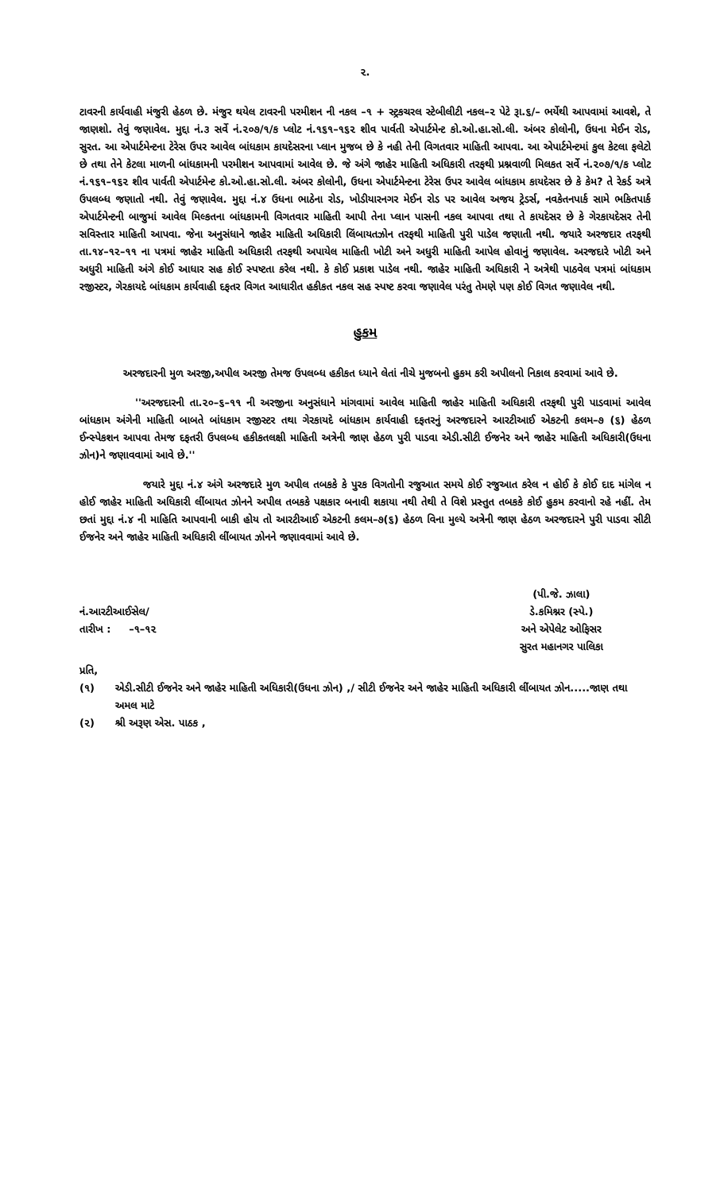૨.
ટાવરની કાર્યવાહી મંજુરી હેઠળ છે. મંજુર થયેલ ટાવરની પરમીશન ની નકલ –૧ + સ્ટ્રકચરલ સ્ટેબીલીટી નકલ–૨ પેટે રૂા.૬/– ભર્યેથી આપવામાં આવશે, તે જાણશો. તેવું જણાવેલ. મુદ્દા નં.૩ સર્વે નં.૨૦૭/૧/ક પ્લોટ નં.૧૬૧–૧૬૨ શીવ પાર્વતી એપાર્ટમેન્ટ કો.ઓ.હા.સો.લી. અંબર કોલોની, ઉધના મેઈન રોડ, સુરત. આ એપાર્ટમેન્ટના ટેરેસ ઉપર આવેલ બાંધકામ કાયદેસરના પ્લાન મુજબ છે કે નહી તેની વિગતવાર માહિતી આપવા. આ એપાર્ટમેન્ટમાં કુલ કેટલા ફલેટો છે તથા તેને કેટલા માળની બાંધકામની પરમીશન આપવામાં આવેલ છે. જે અંગે જાહેર માહિતી અધિકારી તરફથી પ્રશ્નવાળી મિલકત સર્વે નં.૨૦૭/૧/ક પ્લોટ નં.૧૬૧–૧૬૨ શીવ પાર્વતી એપાર્ટમેન્ટ કો.ઓ.હા.સો.લી. અંબર કોલોની, ઉધના એપાર્ટમેન્ટના ટેરેસ ઉપર આવેલ બાંધકામ કાયદેસર છે કે કેમ? તે રેકર્ડ અત્રે ઉપલબ્ધ જણાતો નથી. તેવું જણાવેલ. મુદ્દા નં.૪ ઉધના ભાઠેના રોડ, ખોડીયારનગર મેઈન રોડ પર આવેલ અજય ટ્રેડર્સ, નવકેતનપાર્ક સામે ભકિતપાર્ક એપાર્ટમેન્ટની બાજુમાં આવેલ મિલ્કતના બાંધકામની વિગતવાર માહિતી આપી તેના પ્લાન પાસની નકલ આપવા તથા તે કાયદેસર છે કે ગેરકાયદેસર તેની સવિસ્તાર માહિતી આપવા. જેના અનુસંધાને જાહેર માહિતી અધિકારી લિંબાયતઝોન તરફથી માહિતી પુરી પાડેલ જણાતી નથી. જયારે અરજદાર તરફથી તા.૧૪–૧૨–૧૧ ના પત્રમાં જાહેર માહિતી અધિકારી તરફથી અપાયેલ માહિતી ખોટી અને અધુરી માહિતી આપેલ હોવાનું જણાવેલ. અરજદારે ખોટી અને અધુરી માહિતી અંગે કોઈ આધાર સહ કોઈ સ્પષ્ટતા કરેલ નથી. કે કોઈ પ્રકાશ પાડેલ નથી. જાહેર માહિતી અધિકારી ને અત્રેથી પાઠવેલ પત્રમાં બાંધકામ રજીસ્ટર, ગેરકાયદે બાંધકામ કાર્યવાહી દફતર વિગત આધારીત હકીકત નકલ સહ સ્પષ્ટ કરવા જણાવેલ પરંતુ તેમણે પણ કોઈ વિગત જણાવેલ નથી.
હુકમ
અરજદારની મુળ અરજી,અપીલ અરજી તેમજ ઉપલબ્ધ હકીકત ધ્યાને લેતાં નીચે મુજબનો હુકમ કરી અપીલનો નિકાલ કરવામાં આવે છે.
''અરજદારની તા.૨૦–૬–૧૧ ની અરજીના અનુસંધાને માંગવામાં આવેલ માહિતી જાહેર માહિતી અધિકારી તરફથી પુરી પાડવામાં આવેલ બાંધકામ અંગેની માહિતી બાબતે બાંધકામ રજીસ્ટર તથા ગેરકાયદે બાંધકામ કાર્યવાહી દફતરનું અરજદારને આરટીઆઈ એકટની કલમ–૭ (૬) હેઠળ ઈન્સ્પેકશન આપવા તેમજ દફતરી ઉપલબ્ધ હકીકતલક્ષી માહિતી અત્રેની જાણ હેઠળ પુરી પાડવા એડી.સીટી ઈજનેર અને જાહેર માહિતી અધિકારી(ઉધના ઝોન)ને જણાવવામાં આવે છે.''
જયારે મુદ્દા નં.૪ અંગે અરજદારે મુળ અપીલ તબકકે કે પુરક વિગતોની રજુઆત સમયે કોઈ રજુઆત કરેલ ન હોઈ કે કોઈ દાદ માંગેલ ન હોઈ જાહેર માહિતી અધિકારી લીંબાયત ઝોનને અપીલ તબકકે પક્ષકાર બનાવી શકાયા નથી તેથી તે વિશે પ્રસ્તુત તબકકે કોઈ હુકમ કરવાનો રહે નહીં. તેમ છતાં મુદ્દા નં.૪ ની માહિતિ આપવાની બાકી હોય તો આરટીઆઈ એકટની કલમ–૭(૬) હેઠળ વિના મુલ્યે અત્રેની જાણ હેઠળ અરજદારને પુરી પાડવા સીટી ઈજનેર અને જાહેર માહિતી અધિકારી લીંબાયત ઝોનને જણાવવામાં આવે છે.
નં.આરટીઆઈસેલ/
તારીખ : –૧–૧૨
(પી.જે. ઝાલા)
ડે.કમિશ્નર (સ્પે.)
અને એપેલેટ ઓફિસર
સુરત મહાનગર પાલિકા
પ્રતિ,
(૧) એડી.સીટી ઈજનેર અને જાહેર માહિતી અધિકારી(ઉધના ઝોન) ,/ સીટી ઈજનેર અને જાહેર માહિતી અધિકારી લીંબાયત ઝોન.....જાણ તથા અમલ માટે
(૨) શ્રી અરૂણ એસ. પાઠક ,